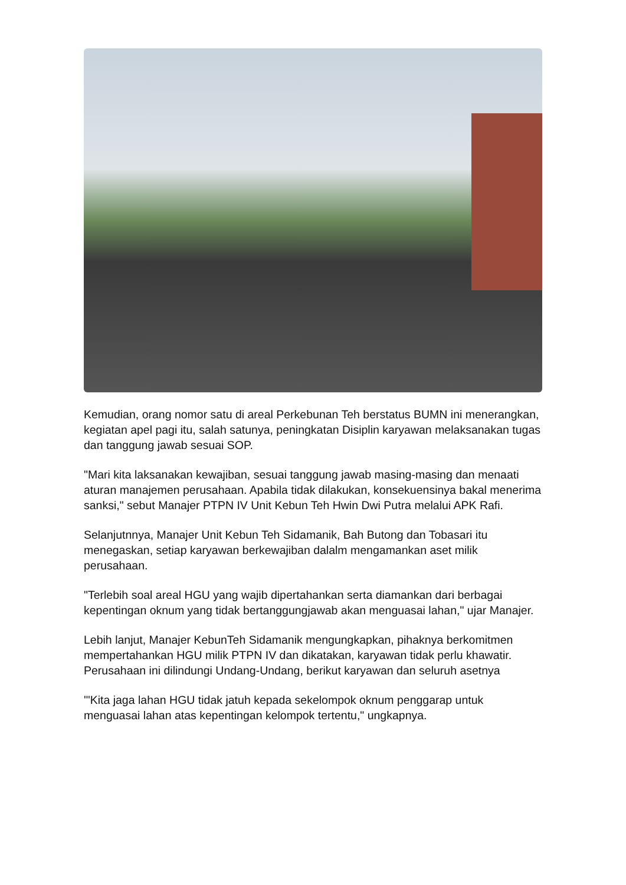Kemudian, orang nomor satu di areal Perkebunan Teh berstatus BUMN ini menerangkan, kegiatan apel pagi itu, salah satunya, peningkatan Disiplin karyawan melaksanakan tugas dan tanggung jawab sesuai SOP.
"Mari kita laksanakan kewajiban, sesuai tanggung jawab masing-masing dan menaati aturan manajemen perusahaan. Apabila tidak dilakukan, konsekuensinya bakal menerima sanksi," sebut Manajer PTPN IV Unit Kebun Teh Hwin Dwi Putra melalui APK Rafi.
Selanjutnnya, Manajer Unit Kebun Teh Sidamanik, Bah Butong dan Tobasari itu menegaskan, setiap karyawan berkewajiban dalalm mengamankan aset milik perusahaan.
"Terlebih soal areal HGU yang wajib dipertahankan serta diamankan dari berbagai kepentingan oknum yang tidak bertanggungjawab akan menguasai lahan," ujar Manajer.
Lebih lanjut, Manajer KebunTeh Sidamanik mengungkapkan, pihaknya berkomitmen mempertahankan HGU milik PTPN IV dan dikatakan, karyawan tidak perlu khawatir. Perusahaan ini dilindungi Undang-Undang, berikut karyawan dan seluruh asetnya
'"Kita jaga lahan HGU tidak jatuh kepada sekelompok oknum penggarap untuk menguasai lahan atas kepentingan kelompok tertentu," ungkapnya.